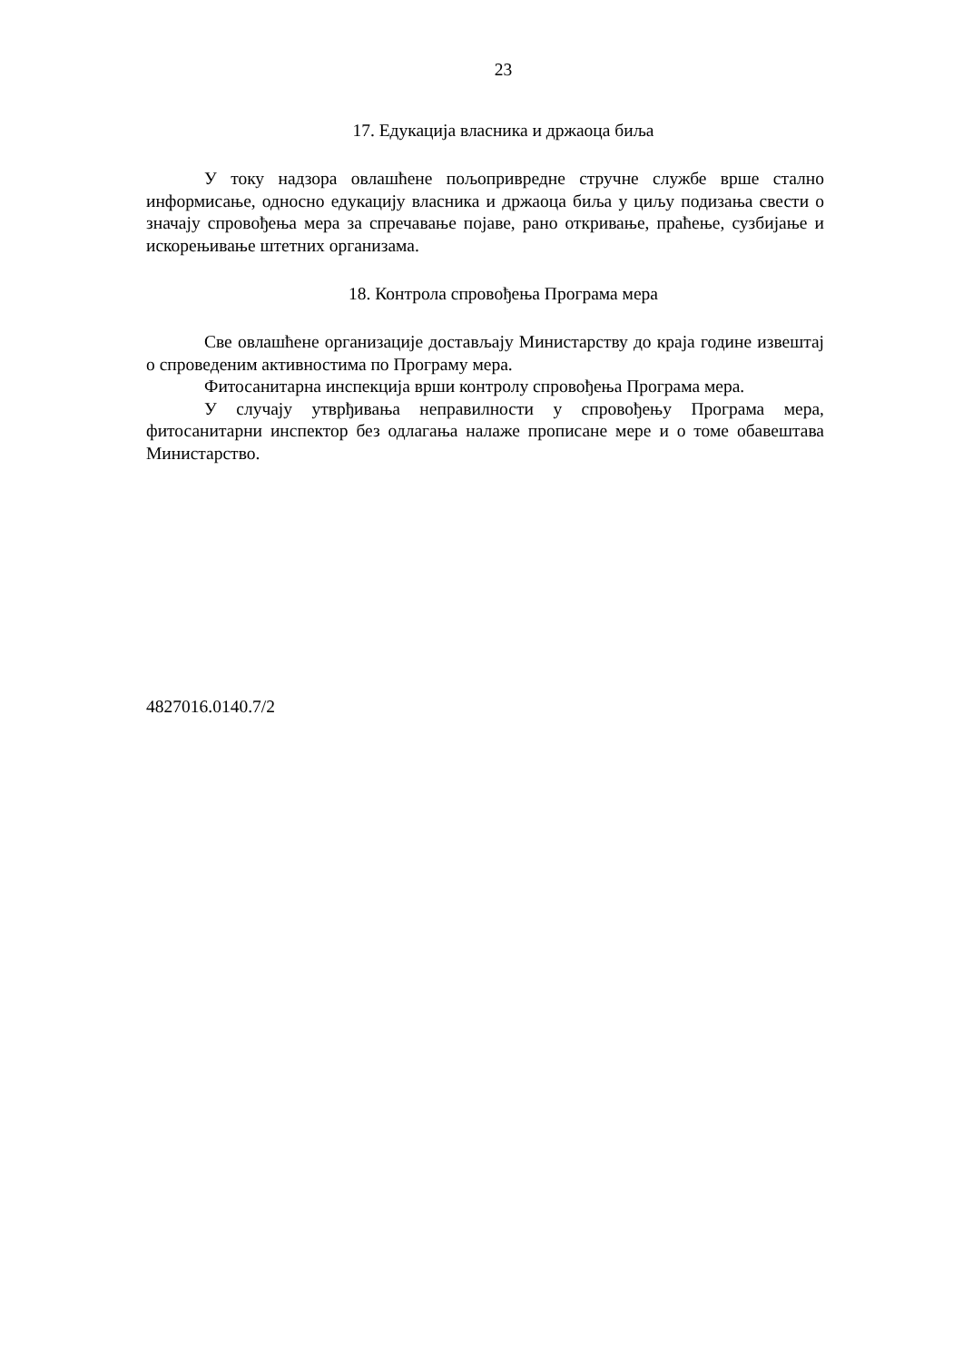23
17. Едукација власника и држаоца биља
У току надзора овлашћене пољопривредне стручне службе врше стално информисање, односно едукацију власника и држаоца биља у циљу подизања свести о значају спровођења мера за спречавање појаве, рано откривање, праћење, сузбијање и искорењивање штетних организама.
18. Контрола спровођења Програма мера
Све овлашћене организације достављају Министарству до краја године извештај о спроведеним активностима по Програму мера.
Фитосанитарна инспекција врши контролу спровођења Програма мера.
У случају утврђивања неправилности у спровођењу Програма мера, фитосанитарни инспектор без одлагања налаже прописане мере и о томе обавештава Министарство.
4827016.0140.7/2